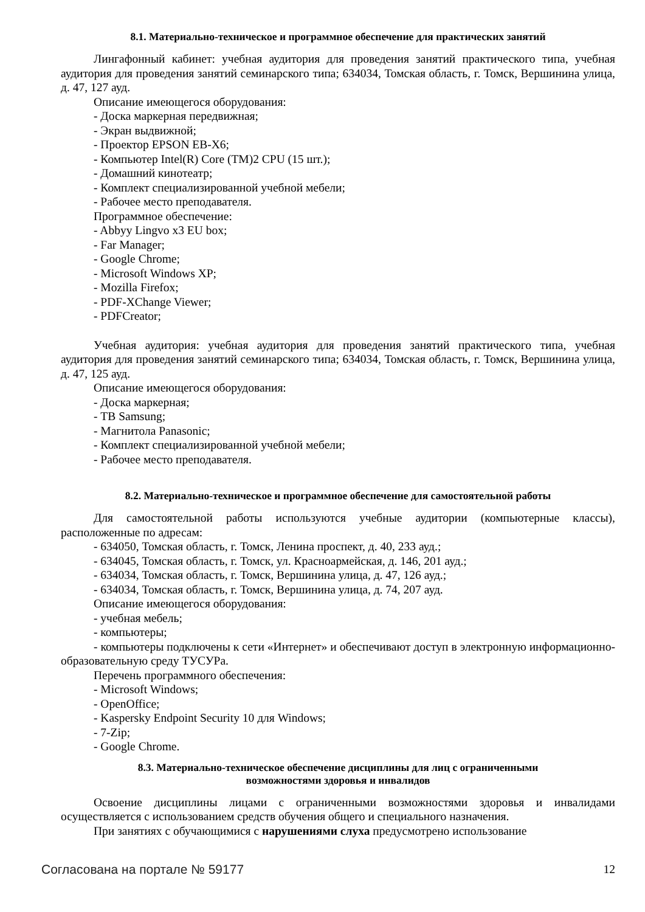8.1. Материально-техническое и программное обеспечение для практических занятий
Лингафонный кабинет: учебная аудитория для проведения занятий практического типа, учебная аудитория для проведения занятий семинарского типа; 634034, Томская область, г. Томск, Вершинина улица, д. 47, 127 ауд.
Описание имеющегося оборудования:
- Доска маркерная передвижная;
- Экран выдвижной;
- Проектор EPSON EB-X6;
- Компьютер Intel(R) Core (TM)2 CPU (15 шт.);
- Домашний кинотеатр;
- Комплект специализированной учебной мебели;
- Рабочее место преподавателя.
Программное обеспечение:
- Abbyy Lingvo x3 EU box;
- Far Manager;
- Google Chrome;
- Microsoft Windows XP;
- Mozilla Firefox;
- PDF-XChange Viewer;
- PDFCreator;
Учебная аудитория: учебная аудитория для проведения занятий практического типа, учебная аудитория для проведения занятий семинарского типа; 634034, Томская область, г. Томск, Вершинина улица, д. 47, 125 ауд.
Описание имеющегося оборудования:
- Доска маркерная;
- ТВ Samsung;
- Магнитола Panasonic;
- Комплект специализированной учебной мебели;
- Рабочее место преподавателя.
8.2. Материально-техническое и программное обеспечение для самостоятельной работы
Для самостоятельной работы используются учебные аудитории (компьютерные классы), расположенные по адресам:
- 634050, Томская область, г. Томск, Ленина проспект, д. 40, 233 ауд.;
- 634045, Томская область, г. Томск, ул. Красноармейская, д. 146, 201 ауд.;
- 634034, Томская область, г. Томск, Вершинина улица, д. 47, 126 ауд.;
- 634034, Томская область, г. Томск, Вершинина улица, д. 74, 207 ауд.
Описание имеющегося оборудования:
- учебная мебель;
- компьютеры;
- компьютеры подключены к сети «Интернет» и обеспечивают доступ в электронную информационно-образовательную среду ТУСУРа.
Перечень программного обеспечения:
- Microsoft Windows;
- OpenOffice;
- Kaspersky Endpoint Security 10 для Windows;
- 7-Zip;
- Google Chrome.
8.3. Материально-техническое обеспечение дисциплины для лиц с ограниченными
возможностями здоровья и инвалидов
Освоение дисциплины лицами с ограниченными возможностями здоровья и инвалидами осуществляется с использованием средств обучения общего и специального назначения.
При занятиях с обучающимися с нарушениями слуха предусмотрено использование
Согласована на портале № 59177 12